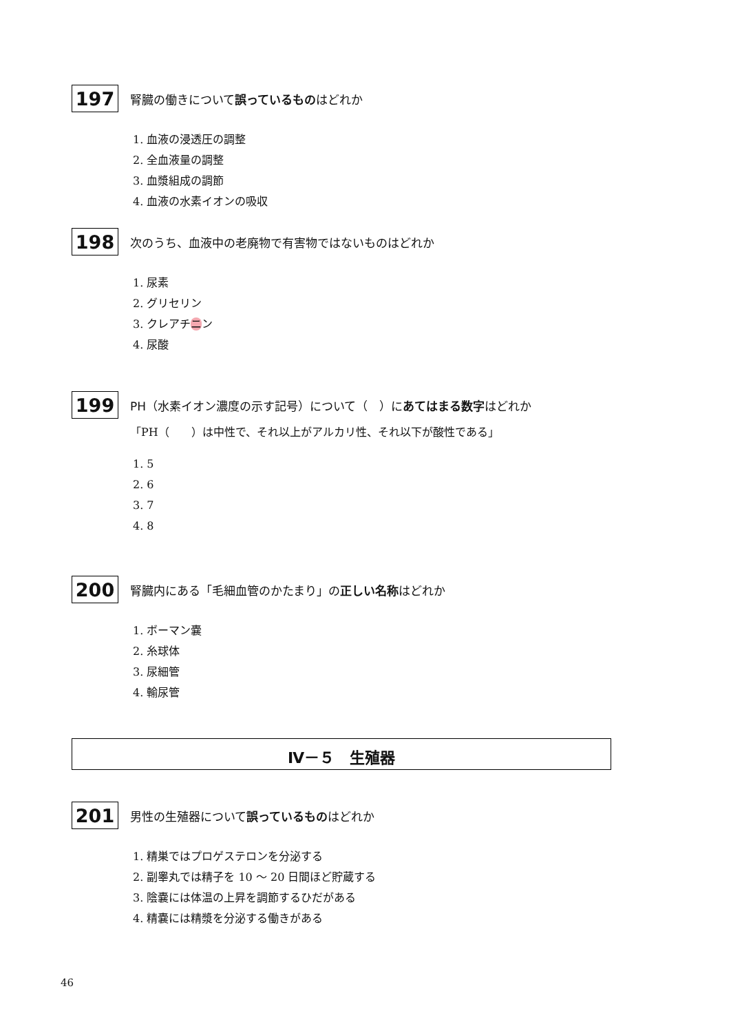197
腎臓の働きについて誤っているものはどれか
1. 血液の浸透圧の調整
2. 全血液量の調整
3. 血漿組成の調節
4. 血液の水素イオンの吸収
198
次のうち、血液中の老廃物で有害物ではないものはどれか
1. 尿素
2. グリセリン
3. クレアチニン
4. 尿酸
199
PH（水素イオン濃度の示す記号）について（　）にあてはまる数字はどれか
「PH（　　）は中性で、それ以上がアルカリ性、それ以下が酸性である」
1. 5
2. 6
3. 7
4. 8
200
腎臓内にある「毛細血管のかたまり」の正しい名称はどれか
1. ボーマン嚢
2. 糸球体
3. 尿細管
4. 輸尿管
Ⅳ－５　生殖器
201
男性の生殖器について誤っているものはどれか
1. 精巣ではプロゲステロンを分泌する
2. 副睾丸では精子を 10 ～ 20 日間ほど貯蔵する
3. 陰嚢には体温の上昇を調節するひだがある
4. 精嚢には精漿を分泌する働きがある
46